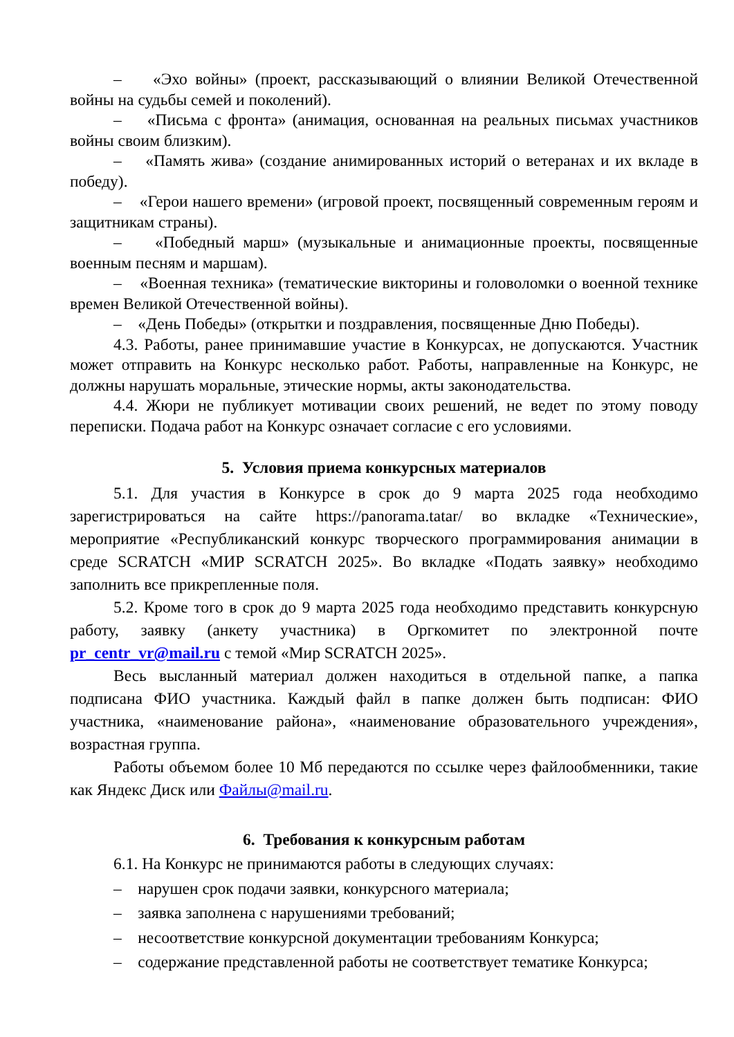– «Эхо войны» (проект, рассказывающий о влиянии Великой Отечественной войны на судьбы семей и поколений).
– «Письма с фронта» (анимация, основанная на реальных письмах участников войны своим близким).
– «Память жива» (создание анимированных историй о ветеранах и их вкладе в победу).
– «Герои нашего времени» (игровой проект, посвященный современным героям и защитникам страны).
– «Победный марш» (музыкальные и анимационные проекты, посвященные военным песням и маршам).
– «Военная техника» (тематические викторины и головоломки о военной технике времен Великой Отечественной войны).
– «День Победы» (открытки и поздравления, посвященные Дню Победы).
4.3. Работы, ранее принимавшие участие в Конкурсах, не допускаются. Участник может отправить на Конкурс несколько работ. Работы, направленные на Конкурс, не должны нарушать моральные, этические нормы, акты законодательства.
4.4. Жюри не публикует мотивации своих решений, не ведет по этому поводу переписки. Подача работ на Конкурс означает согласие с его условиями.
5. Условия приема конкурсных материалов
5.1. Для участия в Конкурсе в срок до 9 марта 2025 года необходимо зарегистрироваться на сайте https://panorama.tatar/ во вкладке «Технические», мероприятие «Республиканский конкурс творческого программирования анимации в среде SCRATCH «МИР SCRATCH 2025». Во вкладке «Подать заявку» необходимо заполнить все прикрепленные поля.
5.2. Кроме того в срок до 9 марта 2025 года необходимо представить конкурсную работу, заявку (анкету участника) в Оргкомитет по электронной почте pr_centr_vr@mail.ru с темой «Мир SCRATCH 2025».
Весь высланный материал должен находиться в отдельной папке, а папка подписана ФИО участника. Каждый файл в папке должен быть подписан: ФИО участника, «наименование района», «наименование образовательного учреждения», возрастная группа.
Работы объемом более 10 Мб передаются по ссылке через файлообменники, такие как Яндекс Диск или Файлы@mail.ru.
6. Требования к конкурсным работам
6.1. На Конкурс не принимаются работы в следующих случаях:
– нарушен срок подачи заявки, конкурсного материала;
– заявка заполнена с нарушениями требований;
– несоответствие конкурсной документации требованиям Конкурса;
– содержание представленной работы не соответствует тематике Конкурса;